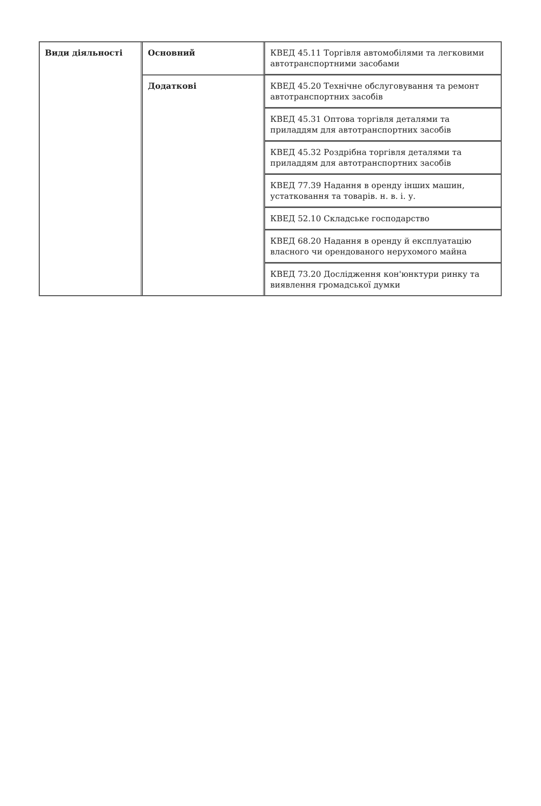| Види діяльності | Основний | КВЕД 45.11 Торгівля автомобілями та легковими автотранспортними засобами |
| | Додаткові | КВЕД 45.20 Технічне обслуговування та ремонт автотранспортних засобів |
| | | КВЕД 45.31 Оптова торгівля деталями та приладдям для автотранспортних засобів |
| | | КВЕД 45.32 Роздрібна торгівля деталями та приладдям для автотранспортних засобів |
| | | КВЕД 77.39 Надання в оренду інших машин, устатковання та товарів. н. в. і. у. |
| | | КВЕД 52.10 Складське господарство |
| | | КВЕД 68.20 Надання в оренду й експлуатацію власного чи орендованого нерухомого майна |
| | | КВЕД 73.20 Дослідження кон'юнктури ринку та виявлення громадської думки |